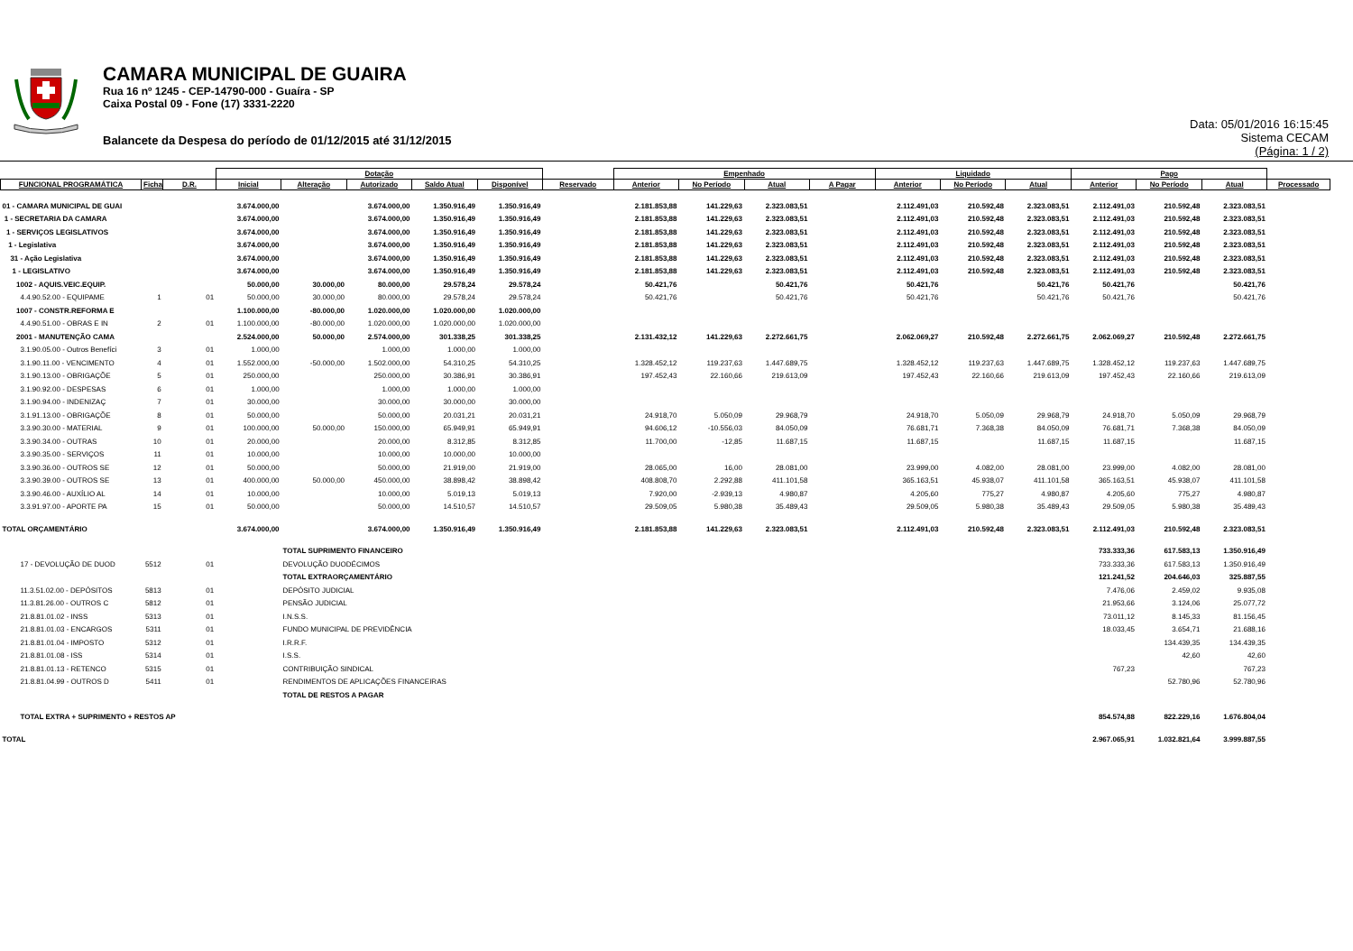CAMARA MUNICIPAL DE GUAIRA
Rua 16 nº 1245 - CEP-14790-000 - Guaíra - SP
Caixa Postal 09 - Fone (17) 3331-2220
Balancete da Despesa do período de 01/12/2015 até 31/12/2015
Data: 05/01/2016 16:15:45
Sistema CECAM
(Página: 1 / 2)
| | | | Dotação | | | | | | Empenhado | | | | Liquidado | | | Pago | | | |
| --- | --- | --- | --- | --- | --- | --- | --- | --- | --- | --- | --- | --- | --- | --- | --- | --- | --- | --- | --- |
| FUNCIONAL PROGRAMÁTICA | Ficha | D.R. | Inicial | Alteração | Autorizado | Saldo Atual | Disponível | Reservado | Anterior | No Período | Atual | A Pagar | Anterior | No Período | Atual | Anterior | No Período | Atual | Processado |
| 01 - CAMARA MUNICIPAL DE GUAI | | | 3.674.000,00 | | 3.674.000,00 | 1.350.916,49 | 1.350.916,49 | | 2.181.853,88 | 141.229,63 | 2.323.083,51 | | 2.112.491,03 | 210.592,48 | 2.323.083,51 | 2.112.491,03 | 210.592,48 | 2.323.083,51 | |
| 1 - SECRETARIA DA CAMARA | | | 3.674.000,00 | | 3.674.000,00 | 1.350.916,49 | 1.350.916,49 | | 2.181.853,88 | 141.229,63 | 2.323.083,51 | | 2.112.491,03 | 210.592,48 | 2.323.083,51 | 2.112.491,03 | 210.592,48 | 2.323.083,51 | |
| 1 - SERVIÇOS LEGISLATIVOS | | | 3.674.000,00 | | 3.674.000,00 | 1.350.916,49 | 1.350.916,49 | | 2.181.853,88 | 141.229,63 | 2.323.083,51 | | 2.112.491,03 | 210.592,48 | 2.323.083,51 | 2.112.491,03 | 210.592,48 | 2.323.083,51 | |
| 1 - Legislativa | | | 3.674.000,00 | | 3.674.000,00 | 1.350.916,49 | 1.350.916,49 | | 2.181.853,88 | 141.229,63 | 2.323.083,51 | | 2.112.491,03 | 210.592,48 | 2.323.083,51 | 2.112.491,03 | 210.592,48 | 2.323.083,51 | |
| 31 - Ação Legislativa | | | 3.674.000,00 | | 3.674.000,00 | 1.350.916,49 | 1.350.916,49 | | 2.181.853,88 | 141.229,63 | 2.323.083,51 | | 2.112.491,03 | 210.592,48 | 2.323.083,51 | 2.112.491,03 | 210.592,48 | 2.323.083,51 | |
| 1 - LEGISLATIVO | | | 3.674.000,00 | | 3.674.000,00 | 1.350.916,49 | 1.350.916,49 | | 2.181.853,88 | 141.229,63 | 2.323.083,51 | | 2.112.491,03 | 210.592,48 | 2.323.083,51 | 2.112.491,03 | 210.592,48 | 2.323.083,51 | |
| 1002 - AQUIS.VEIC.EQUIP. | | | 50.000,00 | 30.000,00 | 80.000,00 | 29.578,24 | 29.578,24 | | 50.421,76 | | 50.421,76 | | 50.421,76 | | 50.421,76 | 50.421,76 | | 50.421,76 | |
| 4.4.90.52.00 - EQUIPAME | 1 | 01 | 50.000,00 | 30.000,00 | 80.000,00 | 29.578,24 | 29.578,24 | | 50.421,76 | | 50.421,76 | | 50.421,76 | | 50.421,76 | 50.421,76 | | 50.421,76 | |
| 1007 - CONSTR.REFORMA E | | | 1.100.000,00 | -80.000,00 | 1.020.000,00 | 1.020.000,00 | 1.020.000,00 | | | | | | | | | | | | |
| 4.4.90.51.00 - OBRAS E IN | 2 | 01 | 1.100.000,00 | -80.000,00 | 1.020.000,00 | 1.020.000,00 | 1.020.000,00 | | | | | | | | | | | | |
| 2001 - MANUTENÇÃO CAMA | | | 2.524.000,00 | 50.000,00 | 2.574.000,00 | 301.338,25 | 301.338,25 | | 2.131.432,12 | 141.229,63 | 2.272.661,75 | | 2.062.069,27 | 210.592,48 | 2.272.661,75 | 2.062.069,27 | 210.592,48 | 2.272.661,75 | |
| 3.1.90.05.00 - Outros Benefíci | 3 | 01 | 1.000,00 | | 1.000,00 | 1.000,00 | 1.000,00 | | | | | | | | | | | | |
| 3.1.90.11.00 - VENCIMENTO | 4 | 01 | 1.552.000,00 | -50.000,00 | 1.502.000,00 | 54.310,25 | 54.310,25 | | 1.328.452,12 | 119.237,63 | 1.447.689,75 | | 1.328.452,12 | 119.237,63 | 1.447.689,75 | 1.328.452,12 | 119.237,63 | 1.447.689,75 | |
| 3.1.90.13.00 - OBRIGAÇÕE | 5 | 01 | 250.000,00 | | 250.000,00 | 30.386,91 | 30.386,91 | | 197.452,43 | 22.160,66 | 219.613,09 | | 197.452,43 | 22.160,66 | 219.613,09 | 197.452,43 | 22.160,66 | 219.613,09 | |
| 3.1.90.92.00 - DESPESAS | 6 | 01 | 1.000,00 | | 1.000,00 | 1.000,00 | 1.000,00 | | | | | | | | | | | | |
| 3.1.90.94.00 - INDENIZAÇ | 7 | 01 | 30.000,00 | | 30.000,00 | 30.000,00 | 30.000,00 | | | | | | | | | | | | |
| 3.1.91.13.00 - OBRIGAÇÕE | 8 | 01 | 50.000,00 | | 50.000,00 | 20.031,21 | 20.031,21 | | 24.918,70 | 5.050,09 | 29.968,79 | | 24.918,70 | 5.050,09 | 29.968,79 | 24.918,70 | 5.050,09 | 29.968,79 | |
| 3.3.90.30.00 - MATERIAL | 9 | 01 | 100.000,00 | 50.000,00 | 150.000,00 | 65.949,91 | 65.949,91 | | 94.606,12 | -10.556,03 | 84.050,09 | | 76.681,71 | 7.368,38 | 84.050,09 | 76.681,71 | 7.368,38 | 84.050,09 | |
| 3.3.90.34.00 - OUTRAS | 10 | 01 | 20.000,00 | | 20.000,00 | 8.312,85 | 8.312,85 | | 11.700,00 | -12,85 | 11.687,15 | | 11.687,15 | | 11.687,15 | 11.687,15 | | 11.687,15 | |
| 3.3.90.35.00 - SERVIÇOS | 11 | 01 | 10.000,00 | | 10.000,00 | 10.000,00 | 10.000,00 | | | | | | | | | | | | |
| 3.3.90.36.00 - OUTROS SE | 12 | 01 | 50.000,00 | | 50.000,00 | 21.919,00 | 21.919,00 | | 28.065,00 | 16,00 | 28.081,00 | | 23.999,00 | 4.082,00 | 28.081,00 | 23.999,00 | 4.082,00 | 28.081,00 | |
| 3.3.90.39.00 - OUTROS SE | 13 | 01 | 400.000,00 | 50.000,00 | 450.000,00 | 38.898,42 | 38.898,42 | | 408.808,70 | 2.292,88 | 411.101,58 | | 365.163,51 | 45.938,07 | 411.101,58 | 365.163,51 | 45.938,07 | 411.101,58 | |
| 3.3.90.46.00 - AUXÍLIO AL | 14 | 01 | 10.000,00 | | 10.000,00 | 5.019,13 | 5.019,13 | | 7.920,00 | -2.939,13 | 4.980,87 | | 4.205,60 | 775,27 | 4.980,87 | 4.205,60 | 775,27 | 4.980,87 | |
| 3.3.91.97.00 - APORTE PA | 15 | 01 | 50.000,00 | | 50.000,00 | 14.510,57 | 14.510,57 | | 29.509,05 | 5.980,38 | 35.489,43 | | 29.509,05 | 5.980,38 | 35.489,43 | 29.509,05 | 5.980,38 | 35.489,43 | |
| TOTAL ORÇAMENTÁRIO | | | 3.674.000,00 | | 3.674.000,00 | 1.350.916,49 | 1.350.916,49 | | 2.181.853,88 | 141.229,63 | 2.323.083,51 | | 2.112.491,03 | 210.592,48 | 2.323.083,51 | 2.112.491,03 | 210.592,48 | 2.323.083,51 | |
| | | | | TOTAL SUPRIMENTO FINANCEIRO | | | | | | | | | | | | 733.333,36 | 617.583,13 | 1.350.916,49 | |
| 17 - DEVOLUÇÃO DE DUOD | 5512 | 01 | | DEVOLUÇÃO DUODÉCIMOS | | | | | | | | | | | | 733.333,36 | 617.583,13 | 1.350.916,49 | |
| | | | | TOTAL EXTRAORÇAMENTÁRIO | | | | | | | | | | | | 121.241,52 | 204.646,03 | 325.887,55 | |
| 11.3.51.02.00 - DEPÓSITOS | 5813 | 01 | | DEPÓSITO JUDICIAL | | | | | | | | | | | | 7.476,06 | 2.459,02 | 9.935,08 | |
| 11.3.81.26.00 - OUTROS C | 5812 | 01 | | PENSÃO JUDICIAL | | | | | | | | | | | | 21.953,66 | 3.124,06 | 25.077,72 | |
| 21.8.81.01.02 - INSS | 5313 | 01 | | I.N.S.S. | | | | | | | | | | | | 73.011,12 | 8.145,33 | 81.156,45 | |
| 21.8.81.01.03 - ENCARGOS | 5311 | 01 | | FUNDO MUNICIPAL DE PREVIDÊNCIA | | | | | | | | | | | | 18.033,45 | 3.654,71 | 21.688,16 | |
| 21.8.81.01.04 - IMPOSTO | 5312 | 01 | | I.R.R.F. | | | | | | | | | | | | | 134.439,35 | 134.439,35 | |
| 21.8.81.01.08 - ISS | 5314 | 01 | | I.S.S. | | | | | | | | | | | | | 42,60 | 42,60 | |
| 21.8.81.01.13 - RETENCO | 5315 | 01 | | CONTRIBUIÇÃO SINDICAL | | | | | | | | | | | | 767,23 | | 767,23 | |
| 21.8.81.04.99 - OUTROS D | 5411 | 01 | | RENDIMENTOS DE APLICAÇÕES FINANCEIRAS | | | | | | | | | | | | | 52.780,96 | 52.780,96 | |
| | | | | TOTAL DE RESTOS A PAGAR | | | | | | | | | | | | | | | |
| TOTAL EXTRA + SUPRIMENTO + RESTOS AP | | | | | | | | | | | | | | | | 854.574,88 | 822.229,16 | 1.676.804,04 | |
| TOTAL | | | | | | | | | | | | | | | | 2.967.065,91 | 1.032.821,64 | 3.999.887,55 | |